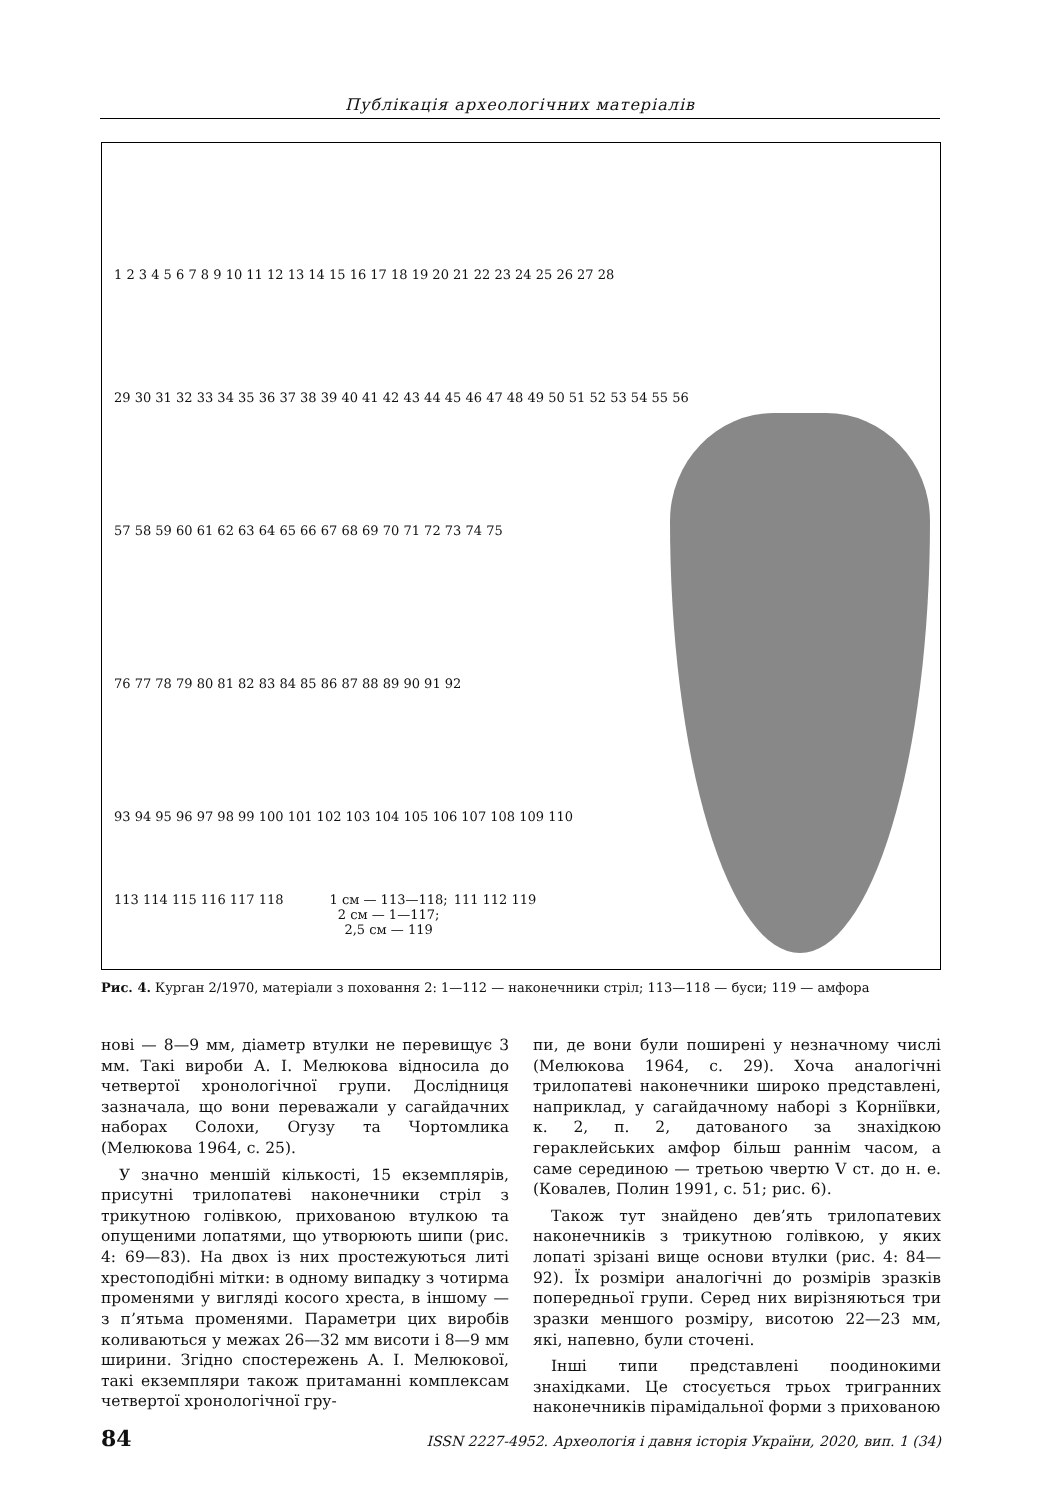Публікація археологічних матеріалів
1 2 3 4 5 6 7 8 9 10 11 12 13 14 15 16 17 18 19 20 21 22 23 24 25 26 27 28
29 30 31 32 33 34 35 36 37 38 39 40 41 42 43 44 45 46 47 48 49 50 51 52 53 54 55 56
57 58 59 60 61 62 63 64 65 66 67 68 69 70 71 72 73 74 75
76 77 78 79 80 81 82 83 84 85 86 87 88 89 90 91 92
93 94 95 96 97 98 99 100 101 102 103 104 105 106 107 108 109 110
113 114 115 116 117 118 1 см — 113—118;
2 см — 1—117;
2,5 см — 119 111 112 119
Рис. 4. Курган 2/1970, матеріали з поховання 2: 1—112 — наконечники стріл; 113—118 — буси; 119 — амфора
нові — 8—9 мм, діаметр втулки не перевищує 3 мм. Такі вироби А. І. Мелюкова відносила до четвертої хронологічної групи. Дослідниця зазначала, що вони переважали у сагайдачних наборах Солохи, Огузу та Чортомлика (Мелюкова 1964, с. 25).
У значно меншій кількості, 15 екземплярів, присутні трилопатеві наконечники стріл з трикутною голівкою, прихованою втулкою та опущеними лопатями, що утворюють шипи (рис. 4: 69—83). На двох із них простежуються литі хрестоподібні мітки: в одному випадку з чотирма променями у вигляді косого хреста, в іншому — з п’ятьма променями. Параметри цих виробів коливаються у межах 26—32 мм висоти і 8—9 мм ширини. Згідно спостережень А. І. Мелюкової, такі екземпляри також притаманні комплексам четвертої хронологічної гру-
пи, де вони були поширені у незначному числі (Мелюкова 1964, с. 29). Хоча аналогічні трилопатеві наконечники широко представлені, наприклад, у сагайдачному наборі з Корніївки, к. 2, п. 2, датованого за знахідкою гераклейських амфор більш раннім часом, а саме серединою — третьою чвертю V ст. до н. е. (Ковалев, Полин 1991, с. 51; рис. 6).
Також тут знайдено дев’ять трилопатевих наконечників з трикутною голівкою, у яких лопаті зрізані вище основи втулки (рис. 4: 84—92). Їх розміри аналогічні до розмірів зразків попередньої групи. Серед них вирізняються три зразки меншого розміру, висотою 22—23 мм, які, напевно, були сточені.
Інші типи представлені поодинокими знахідками. Це стосується трьох тригранних наконечників пірамідальної форми з прихованою
84 ISSN 2227-4952. Археологія і давня історія України, 2020, вип. 1 (34)